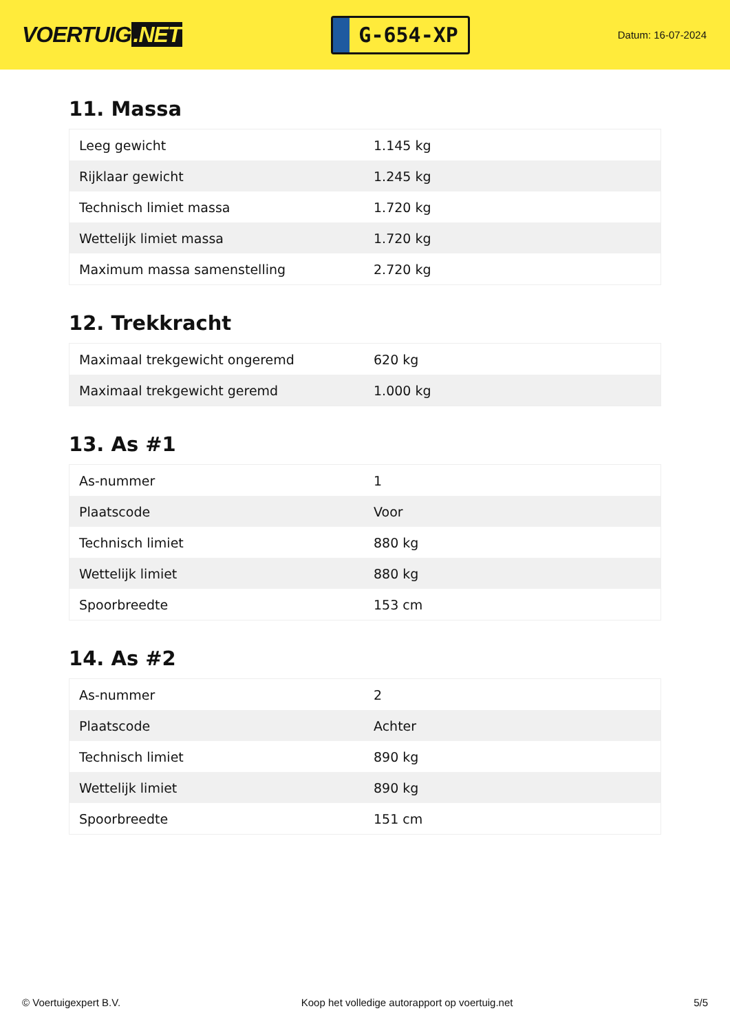VOERTUIG.NET
G-654-XP
Datum: 16-07-2024
11. Massa
| Leeg gewicht | 1.145 kg |
| Rijklaar gewicht | 1.245 kg |
| Technisch limiet massa | 1.720 kg |
| Wettelijk limiet massa | 1.720 kg |
| Maximum massa samenstelling | 2.720 kg |
12. Trekkracht
| Maximaal trekgewicht ongeremd | 620 kg |
| Maximaal trekgewicht geremd | 1.000 kg |
13. As #1
| As-nummer | 1 |
| Plaatscode | Voor |
| Technisch limiet | 880 kg |
| Wettelijk limiet | 880 kg |
| Spoorbreedte | 153 cm |
14. As #2
| As-nummer | 2 |
| Plaatscode | Achter |
| Technisch limiet | 890 kg |
| Wettelijk limiet | 890 kg |
| Spoorbreedte | 151 cm |
© Voertuigexpert B.V. Koop het volledige autorapport op voertuig.net 5/5